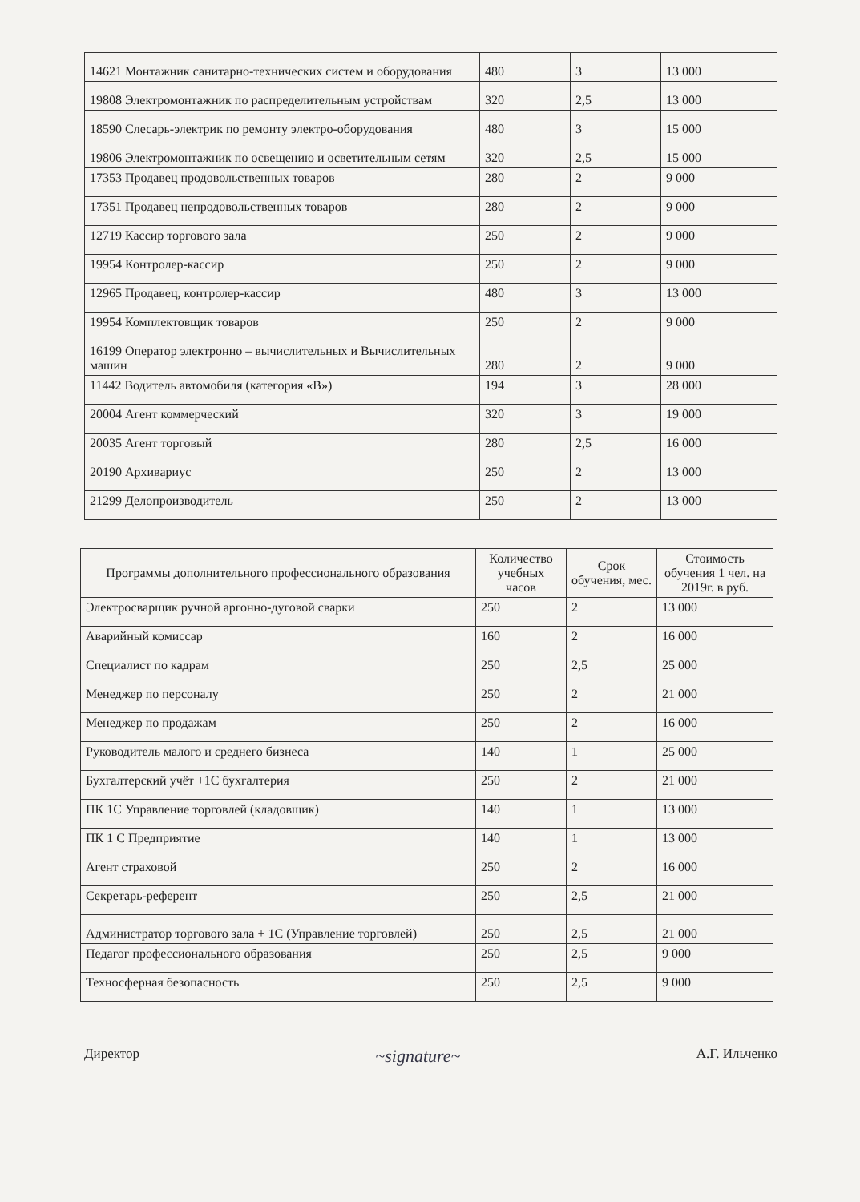| 14621 Монтажник санитарно-технических систем и оборудования | 480 | 3 | 13 000 |
| 19808 Электромонтажник по распределительным устройствам | 320 | 2,5 | 13 000 |
| 18590 Слесарь-электрик по ремонту электро-оборудования | 480 | 3 | 15 000 |
| 19806 Электромонтажник по освещению и осветительным сетям | 320 | 2,5 | 15 000 |
| 17353 Продавец продовольственных товаров | 280 | 2 | 9 000 |
| 17351 Продавец непродовольственных товаров | 280 | 2 | 9 000 |
| 12719 Кассир торгового зала | 250 | 2 | 9 000 |
| 19954 Контролер-кассир | 250 | 2 | 9 000 |
| 12965 Продавец, контролер-кассир | 480 | 3 | 13 000 |
| 19954 Комплектовщик товаров | 250 | 2 | 9 000 |
| 16199 Оператор электронно – вычислительных и Вычислительных машин | 280 | 2 | 9 000 |
| 11442 Водитель автомобиля (категория «В») | 194 | 3 | 28 000 |
| 20004 Агент коммерческий | 320 | 3 | 19 000 |
| 20035 Агент торговый | 280 | 2,5 | 16 000 |
| 20190 Архивариус | 250 | 2 | 13 000 |
| 21299 Делопроизводитель | 250 | 2 | 13 000 |
| Программы дополнительного профессионального образования | Количество учебных часов | Срок обучения, мес. | Стоимость обучения 1 чел. на 2019г. в руб. |
| --- | --- | --- | --- |
| Электросварщик ручной аргонно-дуговой сварки | 250 | 2 | 13 000 |
| Аварийный комиссар | 160 | 2 | 16 000 |
| Специалист по кадрам | 250 | 2,5 | 25 000 |
| Менеджер по персоналу | 250 | 2 | 21 000 |
| Менеджер по продажам | 250 | 2 | 16 000 |
| Руководитель малого и среднего бизнеса | 140 | 1 | 25 000 |
| Бухгалтерский учёт +1С бухгалтерия | 250 | 2 | 21 000 |
| ПК 1С Управление торговлей (кладовщик) | 140 | 1 | 13 000 |
| ПК 1 С Предприятие | 140 | 1 | 13 000 |
| Агент страховой | 250 | 2 | 16 000 |
| Секретарь-референт | 250 | 2,5 | 21 000 |
| Администратор торгового зала + 1С (Управление торговлей) | 250 | 2,5 | 21 000 |
| Педагог профессионального образования | 250 | 2,5 | 9 000 |
| Техносферная безопасность | 250 | 2,5 | 9 000 |
Директор ~signature~ А.Г. Ильченко